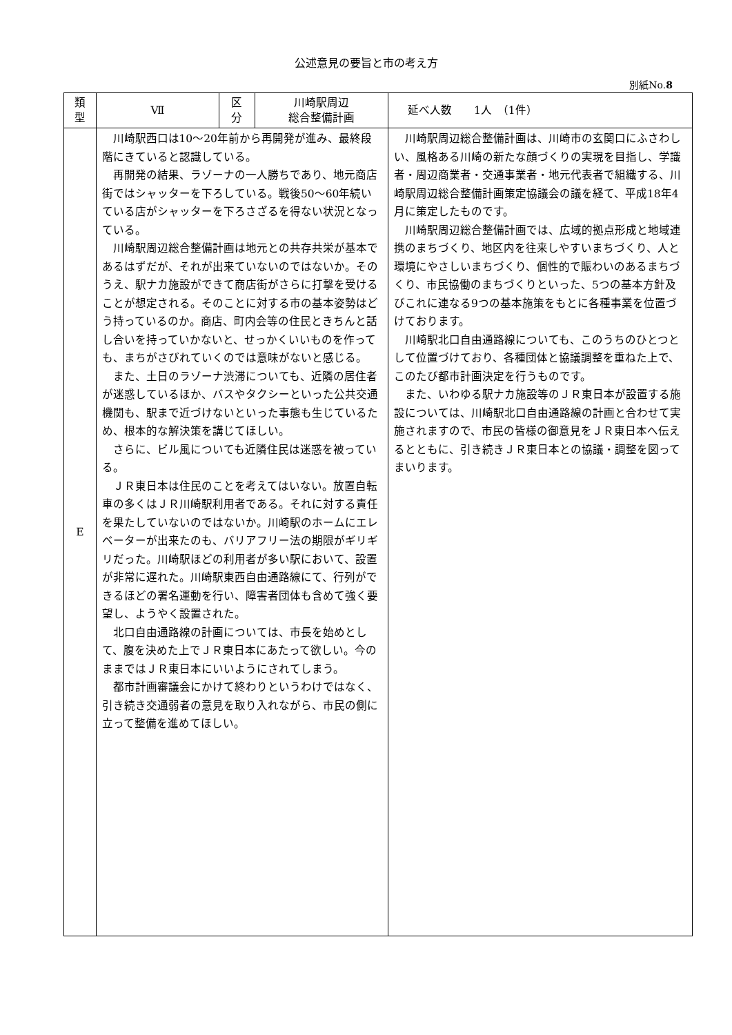公述意見の要旨と市の考え方
別紙No.8
| 類 型 | Ⅶ | 区 分 | 川崎駅周辺 総合整備計画 | 延べ人数 1人 （1件） |
| E | 川崎駅西口は10～20年前から再開発が進み、最終段階にきていると認識している。 再開発の結果、ラゾーナの一人勝ちであり、地元商店街ではシャッターを下ろしている。戦後50～60年続いている店がシャッターを下ろさざるを得ない状況となっている。 川崎駅周辺総合整備計画は地元との共存共栄が基本であるはずだが、それが出来ていないのではないか。そのうえ、駅ナカ施設ができて商店街がさらに打撃を受けることが想定される。そのことに対する市の基本姿勢はどう持っているのか。商店、町内会等の住民ときちんと話し合いを持っていかないと、せっかくいいものを作っても、まちがさびれていくのでは意味がないと感じる。 また、土日のラゾーナ渋滞についても、近隣の居住者が迷惑しているほか、バスやタクシーといった公共交通機関も、駅まで近づけないといった事態も生じているため、根本的な解決策を講じてほしい。 さらに、ビル風についても近隣住民は迷惑を被っている。 ＪＲ東日本は住民のことを考えてはいない。放置自転車の多くはＪＲ川崎駅利用者である。それに対する責任を果たしていないのではないか。川崎駅のホームにエレベーターが出来たのも、バリアフリー法の期限がギリギリだった。川崎駅ほどの利用者が多い駅において、設置が非常に遅れた。川崎駅東西自由通路線にて、行列ができるほどの署名運動を行い、障害者団体も含めて強く要望し、ようやく設置された。 北口自由通路線の計画については、市長を始めとして、腹を決めた上でＪＲ東日本にあたって欲しい。今のままではＪＲ東日本にいいようにされてしまう。 都市計画審議会にかけて終わりというわけではなく、引き続き交通弱者の意見を取り入れながら、市民の側に立って整備を進めてほしい。 | | | 川崎駅周辺総合整備計画は、川崎市の玄関口にふさわしい、風格ある川崎の新たな顔づくりの実現を目指し、学識者・周辺商業者・交通事業者・地元代表者で組織する、川崎駅周辺総合整備計画策定協議会の議を経て、平成18年4月に策定したものです。 川崎駅周辺総合整備計画では、広域的拠点形成と地域連携のまちづくり、地区内を往来しやすいまちづくり、人と環境にやさしいまちづくり、個性的で賑わいのあるまちづくり、市民協働のまちづくりといった、5つの基本方針及びこれに連なる9つの基本施策をもとに各種事業を位置づけております。 川崎駅北口自由通路線についても、このうちのひとつとして位置づけており、各種団体と協議調整を重ねた上で、このたび都市計画決定を行うものです。 また、いわゆる駅ナカ施設等のＪＲ東日本が設置する施設については、川崎駅北口自由通路線の計画と合わせて実施されますので、市民の皆様の御意見をＪＲ東日本へ伝えるとともに、引き続きＪＲ東日本との協議・調整を図ってまいります。 |